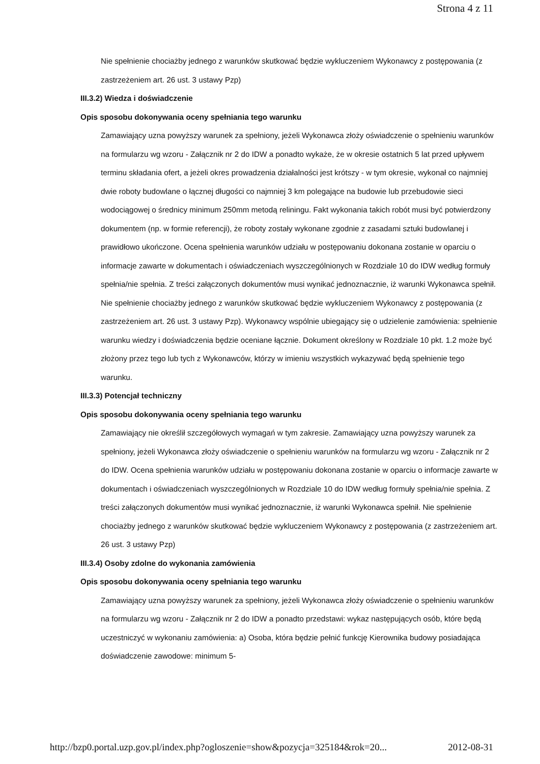Strona 4 z 11
Nie spełnienie chociażby jednego z warunków skutkować będzie wykluczeniem Wykonawcy z postępowania (z zastrzeżeniem art. 26 ust. 3 ustawy Pzp)
III.3.2) Wiedza i doświadczenie
Opis sposobu dokonywania oceny spełniania tego warunku
Zamawiający uzna powyższy warunek za spełniony, jeżeli Wykonawca złoży oświadczenie o spełnieniu warunków na formularzu wg wzoru - Załącznik nr 2 do IDW a ponadto wykaże, że w okresie ostatnich 5 lat przed upływem terminu składania ofert, a jeżeli okres prowadzenia działalności jest krótszy - w tym okresie, wykonał co najmniej dwie roboty budowlane o łącznej długości co najmniej 3 km polegające na budowie lub przebudowie sieci wodociągowej o średnicy minimum 250mm metodą reliningu. Fakt wykonania takich robót musi być potwierdzony dokumentem (np. w formie referencji), że roboty zostały wykonane zgodnie z zasadami sztuki budowlanej i prawidłowo ukończone. Ocena spełnienia warunków udziału w postępowaniu dokonana zostanie w oparciu o informacje zawarte w dokumentach i oświadczeniach wyszczególnionych w Rozdziale 10 do IDW według formuły spełnia/nie spełnia. Z treści załączonych dokumentów musi wynikać jednoznacznie, iż warunki Wykonawca spełnił. Nie spełnienie chociażby jednego z warunków skutkować będzie wykluczeniem Wykonawcy z postępowania (z zastrzeżeniem art. 26 ust. 3 ustawy Pzp). Wykonawcy wspólnie ubiegający się o udzielenie zamówienia: spełnienie warunku wiedzy i doświadczenia będzie oceniane łącznie. Dokument określony w Rozdziale 10 pkt. 1.2 może być złożony przez tego lub tych z Wykonawców, którzy w imieniu wszystkich wykazywać będą spełnienie tego warunku.
III.3.3) Potencjał techniczny
Opis sposobu dokonywania oceny spełniania tego warunku
Zamawiający nie określił szczegółowych wymagań w tym zakresie. Zamawiający uzna powyższy warunek za spełniony, jeżeli Wykonawca złoży oświadczenie o spełnieniu warunków na formularzu wg wzoru - Załącznik nr 2 do IDW. Ocena spełnienia warunków udziału w postępowaniu dokonana zostanie w oparciu o informacje zawarte w dokumentach i oświadczeniach wyszczególnionych w Rozdziale 10 do IDW według formuły spełnia/nie spełnia. Z treści załączonych dokumentów musi wynikać jednoznacznie, iż warunki Wykonawca spełnił. Nie spełnienie chociażby jednego z warunków skutkować będzie wykluczeniem Wykonawcy z postępowania (z zastrzeżeniem art. 26 ust. 3 ustawy Pzp)
III.3.4) Osoby zdolne do wykonania zamówienia
Opis sposobu dokonywania oceny spełniania tego warunku
Zamawiający uzna powyższy warunek za spełniony, jeżeli Wykonawca złoży oświadczenie o spełnieniu warunków na formularzu wg wzoru - Załącznik nr 2 do IDW a ponadto przedstawi: wykaz następujących osób, które będą uczestniczyć w wykonaniu zamówienia: a) Osoba, która będzie pełnić funkcję Kierownika budowy posiadająca doświadczenie zawodowe: minimum 5-
http://bzp0.portal.uzp.gov.pl/index.php?ogloszenie=show&pozycja=325184&rok=20... 2012-08-31